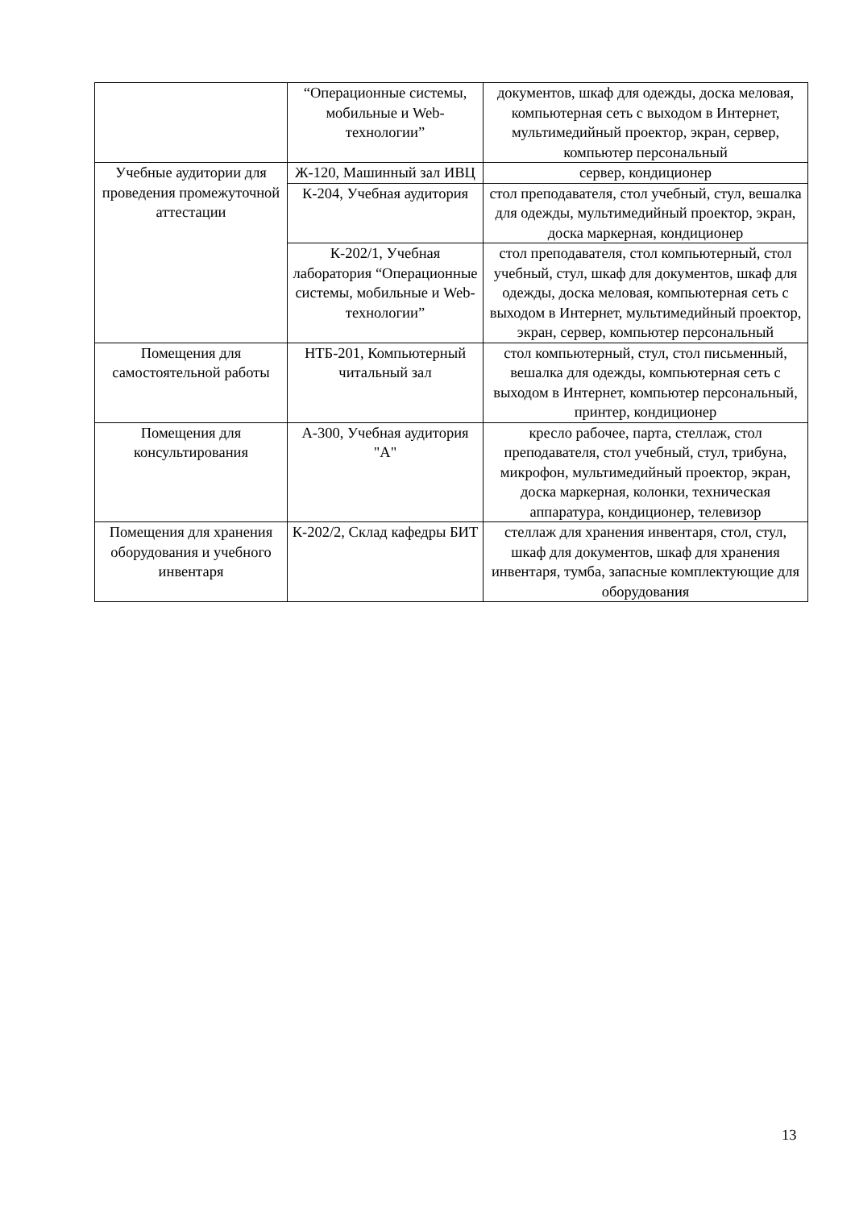| | “Операционные системы, мобильные и Web-технологии” | документов, шкаф для одежды, доска меловая, компьютерная сеть с выходом в Интернет, мультимедийный проектор, экран, сервер, компьютер персональный |
| Учебные аудитории для проведения промежуточной аттестации | Ж-120, Машинный зал ИВЦ | сервер, кондиционер |
| | К-204, Учебная аудитория | стол преподавателя, стол учебный, стул, вешалка для одежды, мультимедийный проектор, экран, доска маркерная, кондиционер |
| | К-202/1, Учебная лаборатория “Операционные системы, мобильные и Web-технологии” | стол преподавателя, стол компьютерный, стол учебный, стул, шкаф для документов, шкаф для одежды, доска меловая, компьютерная сеть с выходом в Интернет, мультимедийный проектор, экран, сервер, компьютер персональный |
| Помещения для самостоятельной работы | НТБ-201, Компьютерный читальный зал | стол компьютерный, стул, стол письменный, вешалка для одежды, компьютерная сеть с выходом в Интернет, компьютер персональный, принтер, кондиционер |
| Помещения для консультирования | А-300, Учебная аудитория "А" | кресло рабочее, парта, стеллаж, стол преподавателя, стол учебный, стул, трибуна, микрофон, мультимедийный проектор, экран, доска маркерная, колонки, техническая аппаратура, кондиционер, телевизор |
| Помещения для хранения оборудования и учебного инвентаря | К-202/2, Склад кафедры БИТ | стеллаж для хранения инвентаря, стол, стул, шкаф для документов, шкаф для хранения инвентаря, тумба, запасные комплектующие для оборудования |
13